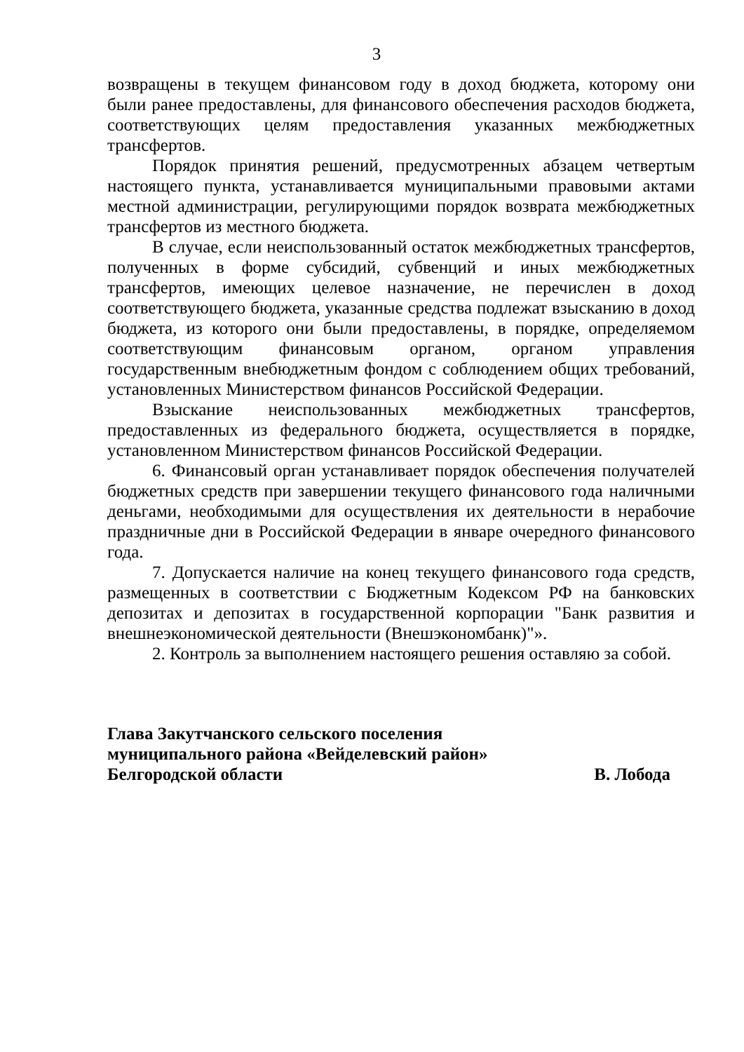3
возвращены в текущем финансовом году в доход бюджета, которому они были ранее предоставлены, для финансового обеспечения расходов бюджета, соответствующих целям предоставления указанных межбюджетных трансфертов.
Порядок принятия решений, предусмотренных абзацем четвертым настоящего пункта, устанавливается муниципальными правовыми актами местной администрации, регулирующими порядок возврата межбюджетных трансфертов из местного бюджета.
В случае, если неиспользованный остаток межбюджетных трансфертов, полученных в форме субсидий, субвенций и иных межбюджетных трансфертов, имеющих целевое назначение, не перечислен в доход соответствующего бюджета, указанные средства подлежат взысканию в доход бюджета, из которого они были предоставлены, в порядке, определяемом соответствующим финансовым органом, органом управления государственным внебюджетным фондом с соблюдением общих требований, установленных Министерством финансов Российской Федерации.
Взыскание неиспользованных межбюджетных трансфертов, предоставленных из федерального бюджета, осуществляется в порядке, установленном Министерством финансов Российской Федерации.
6. Финансовый орган устанавливает порядок обеспечения получателей бюджетных средств при завершении текущего финансового года наличными деньгами, необходимыми для осуществления их деятельности в нерабочие праздничные дни в Российской Федерации в январе очередного финансового года.
7. Допускается наличие на конец текущего финансового года средств, размещенных в соответствии с Бюджетным Кодексом РФ на банковских депозитах и депозитах в государственной корпорации "Банк развития и внешнеэкономической деятельности (Внешэкономбанк)"».
2. Контроль за выполнением настоящего решения оставляю за собой.
Глава Закутчанского сельского поселения
муниципального района «Вейделевский район»
Белгородской области В. Лобода